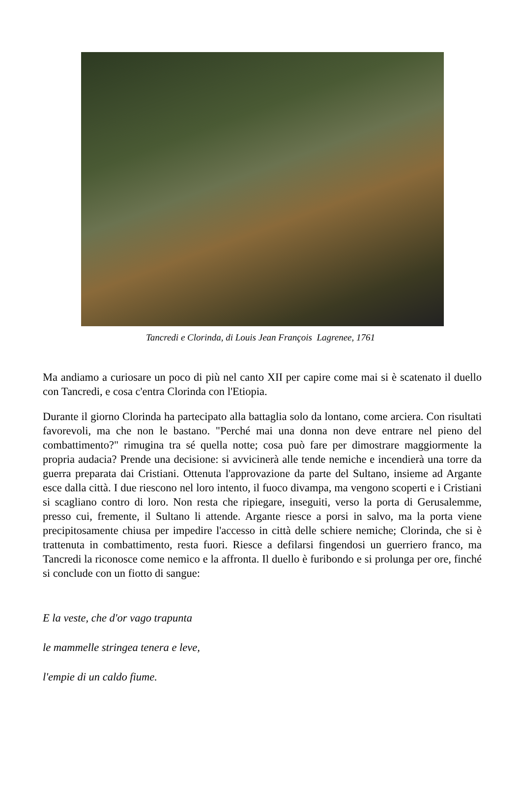Tancredi e Clorinda, di Louis Jean François Lagrenee, 1761
Ma andiamo a curiosare un poco di più nel canto XII per capire come mai si è scatenato il duello con Tancredi, e cosa c'entra Clorinda con l'Etiopia.
Durante il giorno Clorinda ha partecipato alla battaglia solo da lontano, come arciera. Con risultati favorevoli, ma che non le bastano. "Perché mai una donna non deve entrare nel pieno del combattimento?" rimugina tra sé quella notte; cosa può fare per dimostrare maggiormente la propria audacia? Prende una decisione: si avvicinerà alle tende nemiche e incendierà una torre da guerra preparata dai Cristiani. Ottenuta l'approvazione da parte del Sultano, insieme ad Argante esce dalla città. I due riescono nel loro intento, il fuoco divampa, ma vengono scoperti e i Cristiani si scagliano contro di loro. Non resta che ripiegare, inseguiti, verso la porta di Gerusalemme, presso cui, fremente, il Sultano li attende. Argante riesce a porsi in salvo, ma la porta viene precipitosamente chiusa per impedire l'accesso in città delle schiere nemiche; Clorinda, che si è trattenuta in combattimento, resta fuori. Riesce a defilarsi fingendosi un guerriero franco, ma Tancredi la riconosce come nemico e la affronta. Il duello è furibondo e si prolunga per ore, finché si conclude con un fiotto di sangue:
E la veste, che d'or vago trapunta
le mammelle stringea tenera e leve,
l'empie di un caldo fiume.